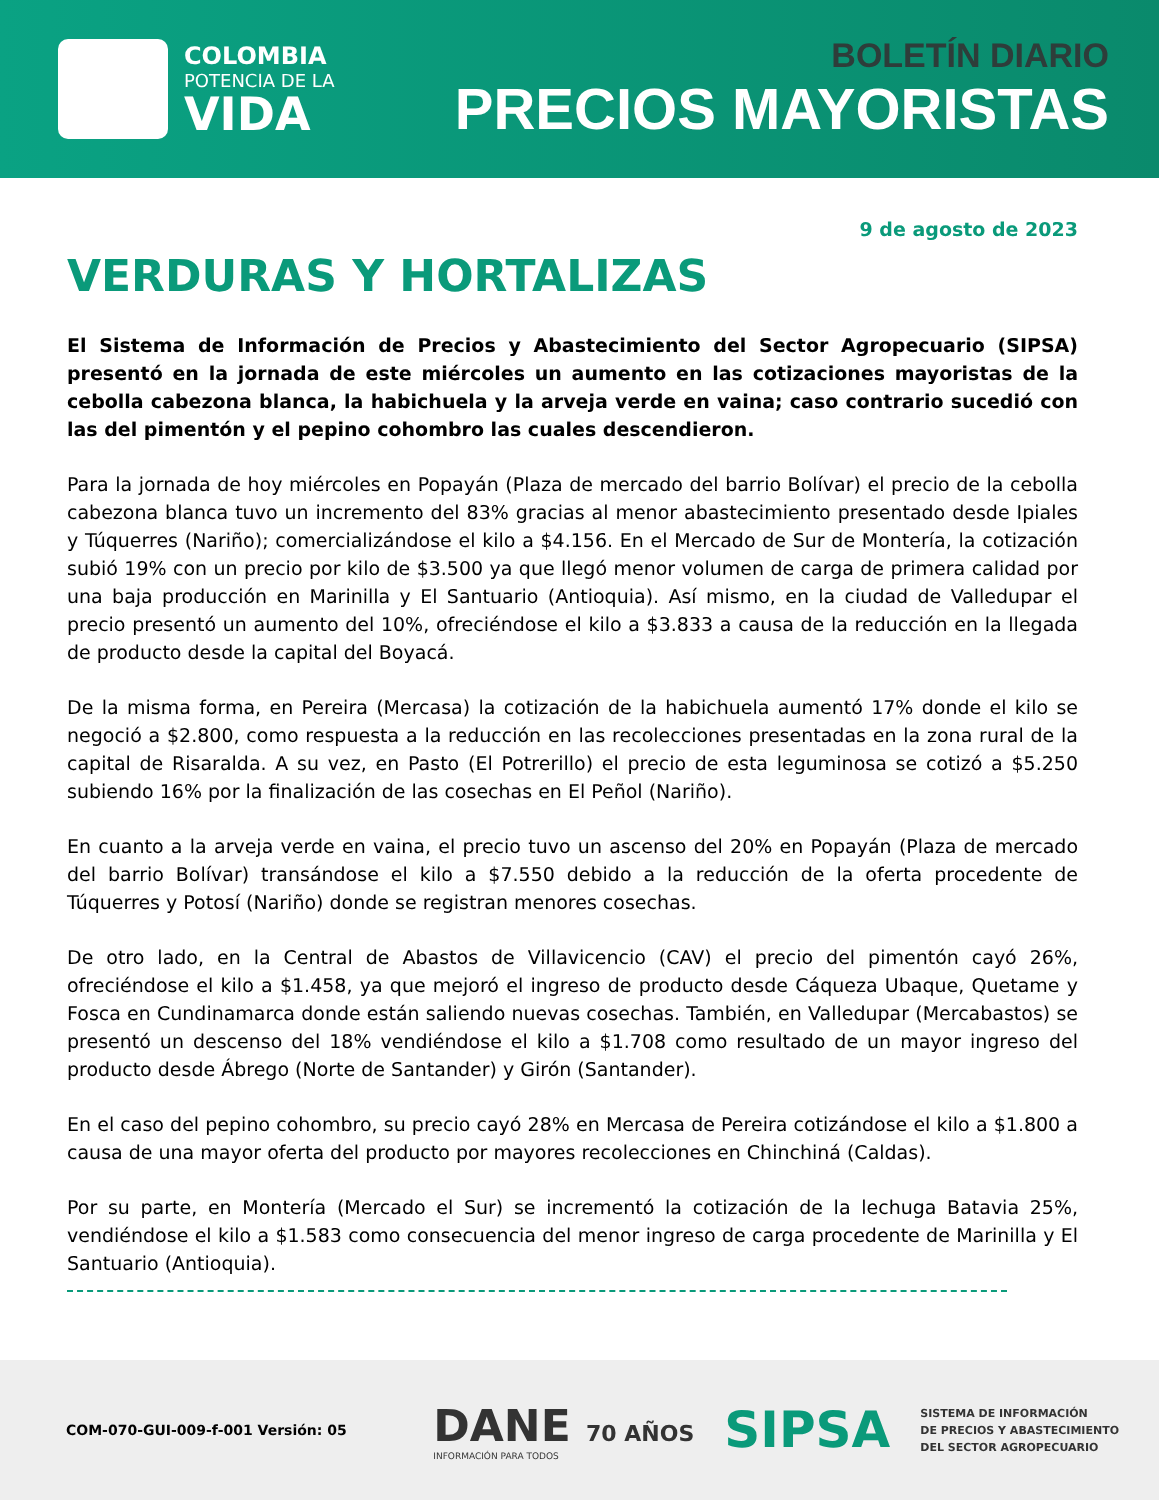COLOMBIA
POTENCIA DE LA
VIDA
BOLETÍN DIARIO
PRECIOS MAYORISTAS
9 de agosto de 2023
VERDURAS Y HORTALIZAS
El Sistema de Información de Precios y Abastecimiento del Sector Agropecuario (SIPSA) presentó en la jornada de este miércoles un aumento en las cotizaciones mayoristas de la cebolla cabezona blanca, la habichuela y la arveja verde en vaina; caso contrario sucedió con las del pimentón y el pepino cohombro las cuales descendieron.
Para la jornada de hoy miércoles en Popayán (Plaza de mercado del barrio Bolívar) el precio de la cebolla cabezona blanca tuvo un incremento del 83% gracias al menor abastecimiento presentado desde Ipiales y Túquerres (Nariño); comercializándose el kilo a $4.156. En el Mercado de Sur de Montería, la cotización subió 19% con un precio por kilo de $3.500 ya que llegó menor volumen de carga de primera calidad por una baja producción en Marinilla y El Santuario (Antioquia). Así mismo, en la ciudad de Valledupar el precio presentó un aumento del 10%, ofreciéndose el kilo a $3.833 a causa de la reducción en la llegada de producto desde la capital del Boyacá.
De la misma forma, en Pereira (Mercasa) la cotización de la habichuela aumentó 17% donde el kilo se negoció a $2.800, como respuesta a la reducción en las recolecciones presentadas en la zona rural de la capital de Risaralda. A su vez, en Pasto (El Potrerillo) el precio de esta leguminosa se cotizó a $5.250 subiendo 16% por la finalización de las cosechas en El Peñol (Nariño).
En cuanto a la arveja verde en vaina, el precio tuvo un ascenso del 20% en Popayán (Plaza de mercado del barrio Bolívar) transándose el kilo a $7.550 debido a la reducción de la oferta procedente de Túquerres y Potosí (Nariño) donde se registran menores cosechas.
De otro lado, en la Central de Abastos de Villavicencio (CAV) el precio del pimentón cayó 26%, ofreciéndose el kilo a $1.458, ya que mejoró el ingreso de producto desde Cáqueza Ubaque, Quetame y Fosca en Cundinamarca donde están saliendo nuevas cosechas. También, en Valledupar (Mercabastos) se presentó un descenso del 18% vendiéndose el kilo a $1.708 como resultado de un mayor ingreso del producto desde Ábrego (Norte de Santander) y Girón (Santander).
En el caso del pepino cohombro, su precio cayó 28% en Mercasa de Pereira cotizándose el kilo a $1.800 a causa de una mayor oferta del producto por mayores recolecciones en Chinchiná (Caldas).
Por su parte, en Montería (Mercado el Sur) se incrementó la cotización de la lechuga Batavia 25%, vendiéndose el kilo a $1.583 como consecuencia del menor ingreso de carga procedente de Marinilla y El Santuario (Antioquia).
COM-070-GUI-009-f-001 Versión: 05
DANE 70 AÑOS
INFORMACIÓN PARA TODOS
SIPSA
SISTEMA DE INFORMACIÓN
DE PRECIOS Y ABASTECIMIENTO
DEL SECTOR AGROPECUARIO